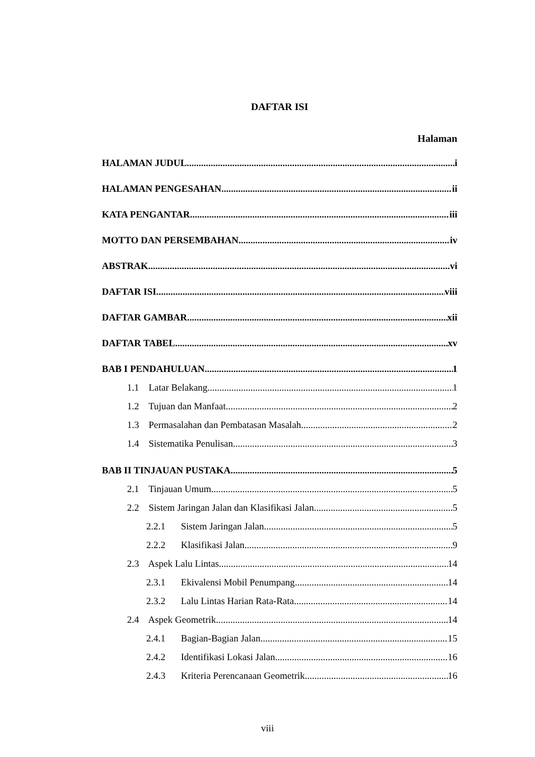DAFTAR ISI
Halaman
HALAMAN JUDUL i
HALAMAN PENGESAHAN ii
KATA PENGANTAR iii
MOTTO DAN PERSEMBAHAN iv
ABSTRAK vi
DAFTAR ISI viii
DAFTAR GAMBAR xii
DAFTAR TABEL xv
BAB I PENDAHULUAN 1
1.1 Latar Belakang 1
1.2 Tujuan dan Manfaat 2
1.3 Permasalahan dan Pembatasan Masalah 2
1.4 Sistematika Penulisan 3
BAB II TINJAUAN PUSTAKA 5
2.1 Tinjauan Umum 5
2.2 Sistem Jaringan Jalan dan Klasifikasi Jalan 5
2.2.1 Sistem Jaringan Jalan 5
2.2.2 Klasifikasi Jalan 9
2.3 Aspek Lalu Lintas 14
2.3.1 Ekivalensi Mobil Penumpang 14
2.3.2 Lalu Lintas Harian Rata-Rata 14
2.4 Aspek Geometrik 14
2.4.1 Bagian-Bagian Jalan 15
2.4.2 Identifikasi Lokasi Jalan 16
2.4.3 Kriteria Perencanaan Geometrik 16
viii